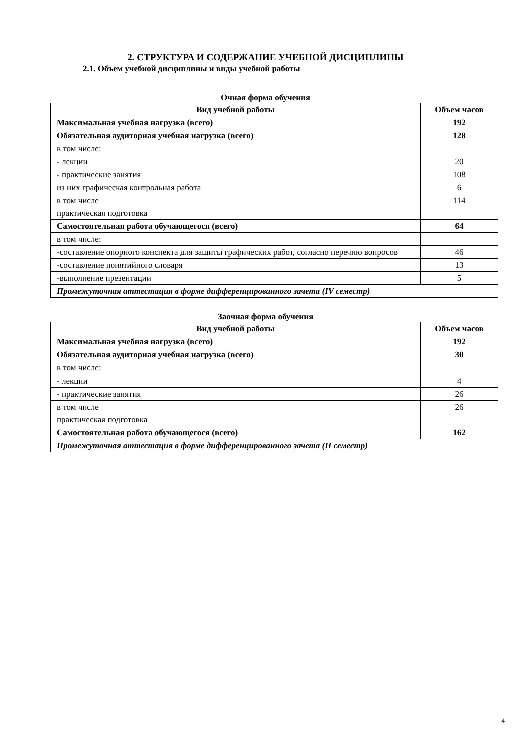2. СТРУКТУРА И СОДЕРЖАНИЕ УЧЕБНОЙ ДИСЦИПЛИНЫ
2.1. Объем учебной дисциплины и виды учебной работы
Очная форма обучения
| Вид учебной работы | Объем часов |
| --- | --- |
| Максимальная учебная нагрузка (всего) | 192 |
| Обязательная аудиторная учебная нагрузка (всего) | 128 |
| в том числе: | |
| - лекции | 20 |
| - практические занятия | 108 |
| из них графическая контрольная работа | 6 |
| в том числе практическая подготовка | 114 |
| Самостоятельная работа обучающегося (всего) | 64 |
| в том числе: | |
| -составление опорного конспекта для защиты графических работ, согласно перечню вопросов | 46 |
| -составление понятийного словаря | 13 |
| -выполнение презентации | 5 |
| Промежуточная аттестация в форме дифференцированного зачета (IV семестр) | |
Заочная форма обучения
| Вид учебной работы | Объем часов |
| --- | --- |
| Максимальная учебная нагрузка (всего) | 192 |
| Обязательная аудиторная учебная нагрузка (всего) | 30 |
| в том числе: | |
| - лекции | 4 |
| - практические занятия | 26 |
| в том числе практическая подготовка | 26 |
| Самостоятельная работа обучающегося (всего) | 162 |
| Промежуточная аттестация в форме дифференцированного зачета (II семестр) | |
4